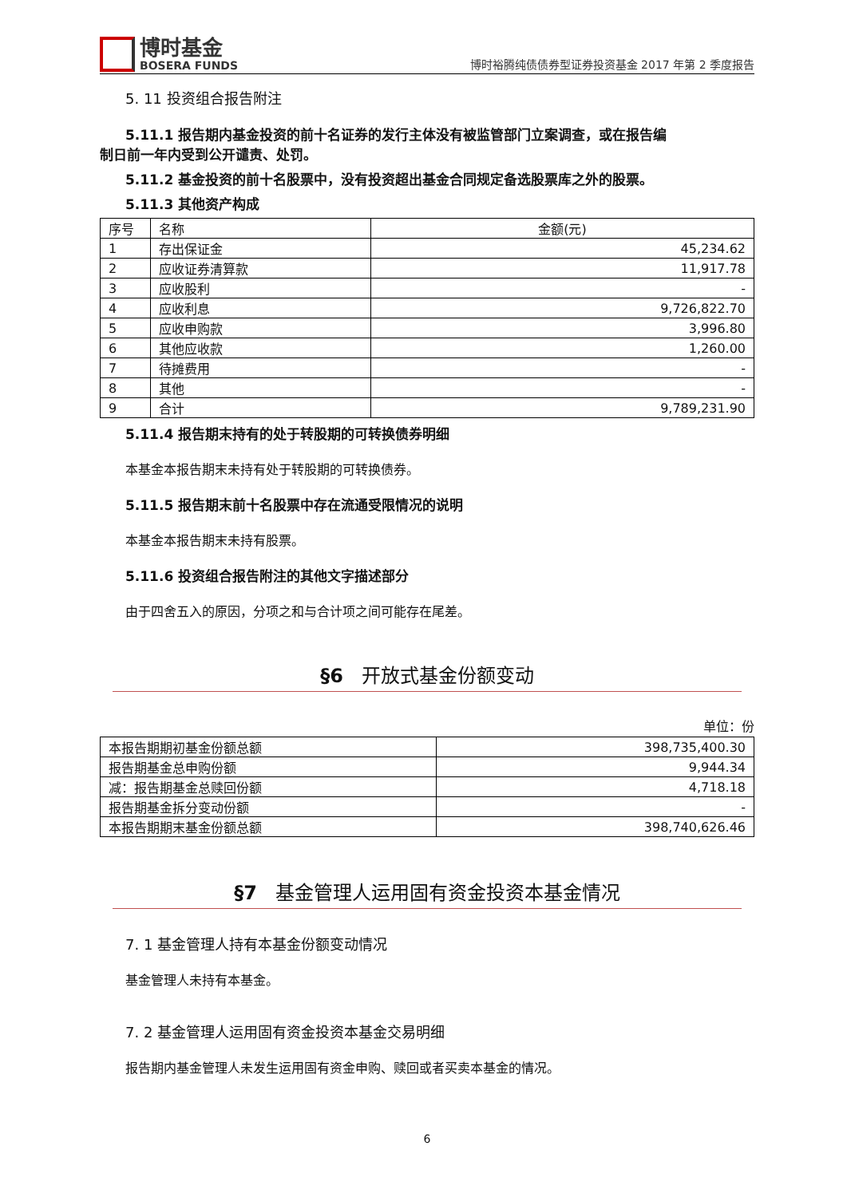博时基金
BOSERA FUNDS
博时裕腾纯债债券型证券投资基金 2017 年第 2 季度报告
5. 11 投资组合报告附注
5.11.1 报告期内基金投资的前十名证券的发行主体没有被监管部门立案调查，或在报告编
制日前一年内受到公开谴责、处罚。
5.11.2 基金投资的前十名股票中，没有投资超出基金合同规定备选股票库之外的股票。
5.11.3 其他资产构成
| 序号 | 名称 | 金额(元) |
| 1 | 存出保证金 | 45,234.62 |
| 2 | 应收证券清算款 | 11,917.78 |
| 3 | 应收股利 | - |
| 4 | 应收利息 | 9,726,822.70 |
| 5 | 应收申购款 | 3,996.80 |
| 6 | 其他应收款 | 1,260.00 |
| 7 | 待摊费用 | - |
| 8 | 其他 | - |
| 9 | 合计 | 9,789,231.90 |
5.11.4 报告期末持有的处于转股期的可转换债券明细
本基金本报告期末未持有处于转股期的可转换债券。
5.11.5 报告期末前十名股票中存在流通受限情况的说明
本基金本报告期末未持有股票。
5.11.6 投资组合报告附注的其他文字描述部分
由于四舍五入的原因，分项之和与合计项之间可能存在尾差。
§6 开放式基金份额变动
单位：份
| 本报告期期初基金份额总额 | 398,735,400.30 |
| 报告期基金总申购份额 | 9,944.34 |
| 减：报告期基金总赎回份额 | 4,718.18 |
| 报告期基金拆分变动份额 | - |
| 本报告期期末基金份额总额 | 398,740,626.46 |
§7 基金管理人运用固有资金投资本基金情况
7. 1 基金管理人持有本基金份额变动情况
基金管理人未持有本基金。
7. 2 基金管理人运用固有资金投资本基金交易明细
报告期内基金管理人未发生运用固有资金申购、赎回或者买卖本基金的情况。
6